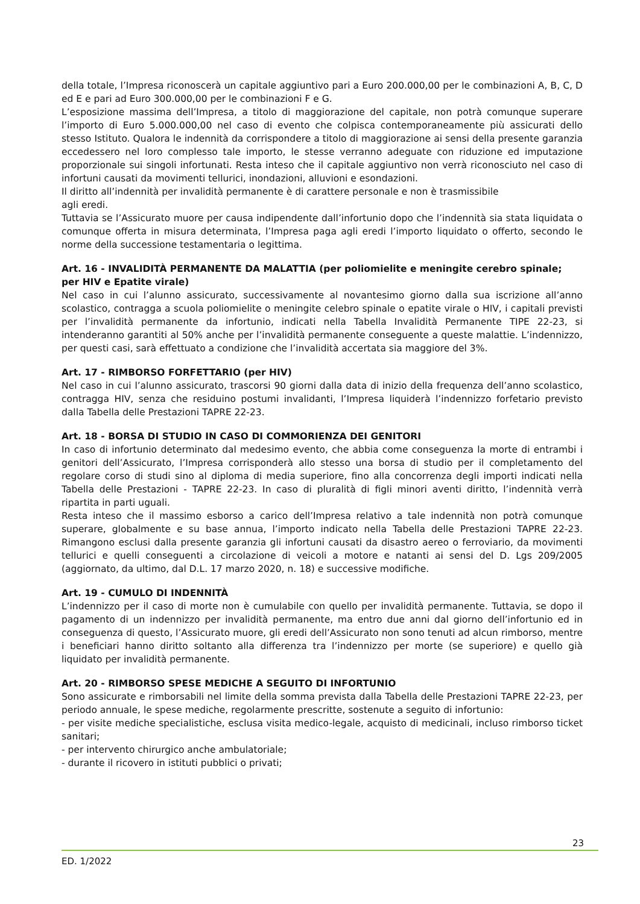della totale, l’Impresa riconoscerà un capitale aggiuntivo pari a Euro 200.000,00 per le combinazioni A, B, C, D ed E e pari ad Euro 300.000,00 per le combinazioni F e G.
L’esposizione massima dell’Impresa, a titolo di maggiorazione del capitale, non potrà comunque superare l’importo di Euro 5.000.000,00 nel caso di evento che colpisca contemporaneamente più assicurati dello stesso Istituto. Qualora le indennità da corrispondere a titolo di maggiorazione ai sensi della presente garanzia eccedessero nel loro complesso tale importo, le stesse verranno adeguate con riduzione ed imputazione proporzionale sui singoli infortunati. Resta inteso che il capitale aggiuntivo non verrà riconosciuto nel caso di infortuni causati da movimenti tellurici, inondazioni, alluvioni e esondazioni.
Il diritto all’indennità per invalidità permanente è di carattere personale e non è trasmissibile
agli eredi.
Tuttavia se l’Assicurato muore per causa indipendente dall’infortunio dopo che l’indennità sia stata liquidata o comunque offerta in misura determinata, l’Impresa paga agli eredi l’importo liquidato o offerto, secondo le norme della successione testamentaria o legittima.
Art. 16 - INVALIDITÀ PERMANENTE DA MALATTIA (per poliomielite e meningite cerebro spinale; per HIV e Epatite virale)
Nel caso in cui l’alunno assicurato, successivamente al novantesimo giorno dalla sua iscrizione all’anno scolastico, contragga a scuola poliomielite o meningite celebro spinale o epatite virale o HIV, i capitali previsti per l’invalidità permanente da infortunio, indicati nella Tabella Invalidità Permanente TIPE 22-23, si intenderanno garantiti al 50% anche per l’invalidità permanente conseguente a queste malattie. L’indennizzo, per questi casi, sarà effettuato a condizione che l’invalidità accertata sia maggiore del 3%.
Art. 17 - RIMBORSO FORFETTARIO (per HIV)
Nel caso in cui l’alunno assicurato, trascorsi 90 giorni dalla data di inizio della frequenza dell’anno scolastico, contragga HIV, senza che residuino postumi invalidanti, l’Impresa liquiderà l’indennizzo forfetario previsto dalla Tabella delle Prestazioni TAPRE 22-23.
Art. 18 - BORSA DI STUDIO IN CASO DI COMMORIENZA DEI GENITORI
In caso di infortunio determinato dal medesimo evento, che abbia come conseguenza la morte di entrambi i genitori dell’Assicurato, l’Impresa corrisponderà allo stesso una borsa di studio per il completamento del regolare corso di studi sino al diploma di media superiore, fino alla concorrenza degli importi indicati nella Tabella delle Prestazioni - TAPRE 22-23. In caso di pluralità di figli minori aventi diritto, l’indennità verrà ripartita in parti uguali.
Resta inteso che il massimo esborso a carico dell’Impresa relativo a tale indennità non potrà comunque superare, globalmente e su base annua, l’importo indicato nella Tabella delle Prestazioni TAPRE 22-23. Rimangono esclusi dalla presente garanzia gli infortuni causati da disastro aereo o ferroviario, da movimenti tellurici e quelli conseguenti a circolazione di veicoli a motore e natanti ai sensi del D. Lgs 209/2005 (aggiornato, da ultimo, dal D.L. 17 marzo 2020, n. 18) e successive modifiche.
Art. 19 - CUMULO DI INDENNITÀ
L’indennizzo per il caso di morte non è cumulabile con quello per invalidità permanente. Tuttavia, se dopo il pagamento di un indennizzo per invalidità permanente, ma entro due anni dal giorno dell’infortunio ed in conseguenza di questo, l’Assicurato muore, gli eredi dell’Assicurato non sono tenuti ad alcun rimborso, mentre i beneficiari hanno diritto soltanto alla differenza tra l’indennizzo per morte (se superiore) e quello già liquidato per invalidità permanente.
Art. 20 - RIMBORSO SPESE MEDICHE A SEGUITO DI INFORTUNIO
Sono assicurate e rimborsabili nel limite della somma prevista dalla Tabella delle Prestazioni TAPRE 22-23, per periodo annuale, le spese mediche, regolarmente prescritte, sostenute a seguito di infortunio:
- per visite mediche specialistiche, esclusa visita medico-legale, acquisto di medicinali, incluso rimborso ticket sanitari;
- per intervento chirurgico anche ambulatoriale;
- durante il ricovero in istituti pubblici o privati;
23
ED. 1/2022